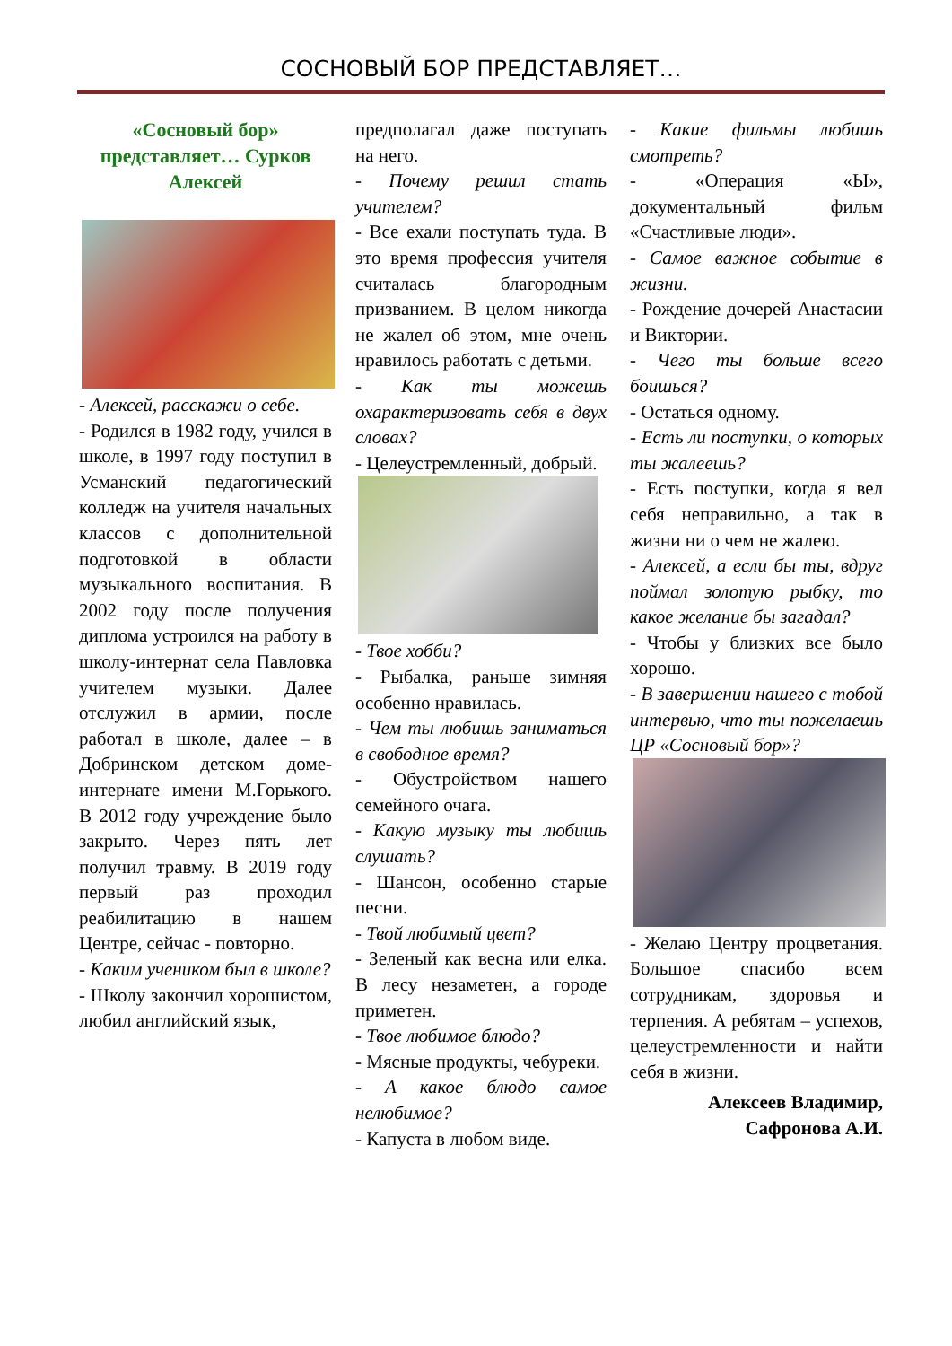СОСНОВЫЙ БОР ПРЕДСТАВЛЯЕТ…
«Сосновый бор» представляет… Сурков Алексей
- Алексей, расскажи о себе.
- Родился в 1982 году, учился в школе, в 1997 году поступил в Усманский педагогический колледж на учителя начальных классов с дополнительной подготовкой в области музыкального воспитания. В 2002 году после получения диплома устроился на работу в школу-интернат села Павловка учителем музыки. Далее отслужил в армии, после работал в школе, далее – в Добринском детском доме-интернате имени М.Горького. В 2012 году учреждение было закрыто. Через пять лет получил травму. В 2019 году первый раз проходил реабилитацию в нашем Центре, сейчас - повторно.
- Каким учеником был в школе?
- Школу закончил хорошистом, любил английский язык,
предполагал даже поступать на него.
- Почему решил стать учителем?
- Все ехали поступать туда. В это время профессия учителя считалась благородным призванием. В целом никогда не жалел об этом, мне очень нравилось работать с детьми.
- Как ты можешь охарактеризовать себя в двух словах?
- Целеустремленный, добрый.
- Твое хобби?
- Рыбалка, раньше зимняя особенно нравилась.
- Чем ты любишь заниматься в свободное время?
- Обустройством нашего семейного очага.
- Какую музыку ты любишь слушать?
- Шансон, особенно старые песни.
- Твой любимый цвет?
- Зеленый как весна или елка. В лесу незаметен, а городе приметен.
- Твое любимое блюдо?
- Мясные продукты, чебуреки.
- А какое блюдо самое нелюбимое?
- Капуста в любом виде.
- Какие фильмы любишь смотреть?
- «Операция «Ы», документальный фильм «Счастливые люди».
- Самое важное событие в жизни.
- Рождение дочерей Анастасии и Виктории.
- Чего ты больше всего боишься?
- Остаться одному.
- Есть ли поступки, о которых ты жалеешь?
- Есть поступки, когда я вел себя неправильно, а так в жизни ни о чем не жалею.
- Алексей, а если бы ты, вдруг поймал золотую рыбку, то какое желание бы загадал?
- Чтобы у близких все было хорошо.
- В завершении нашего с тобой интервью, что ты пожелаешь ЦР «Сосновый бор»?
- Желаю Центру процветания. Большое спасибо всем сотрудникам, здоровья и терпения. А ребятам – успехов, целеустремленности и найти себя в жизни.
Алексеев Владимир,
Сафронова А.И.